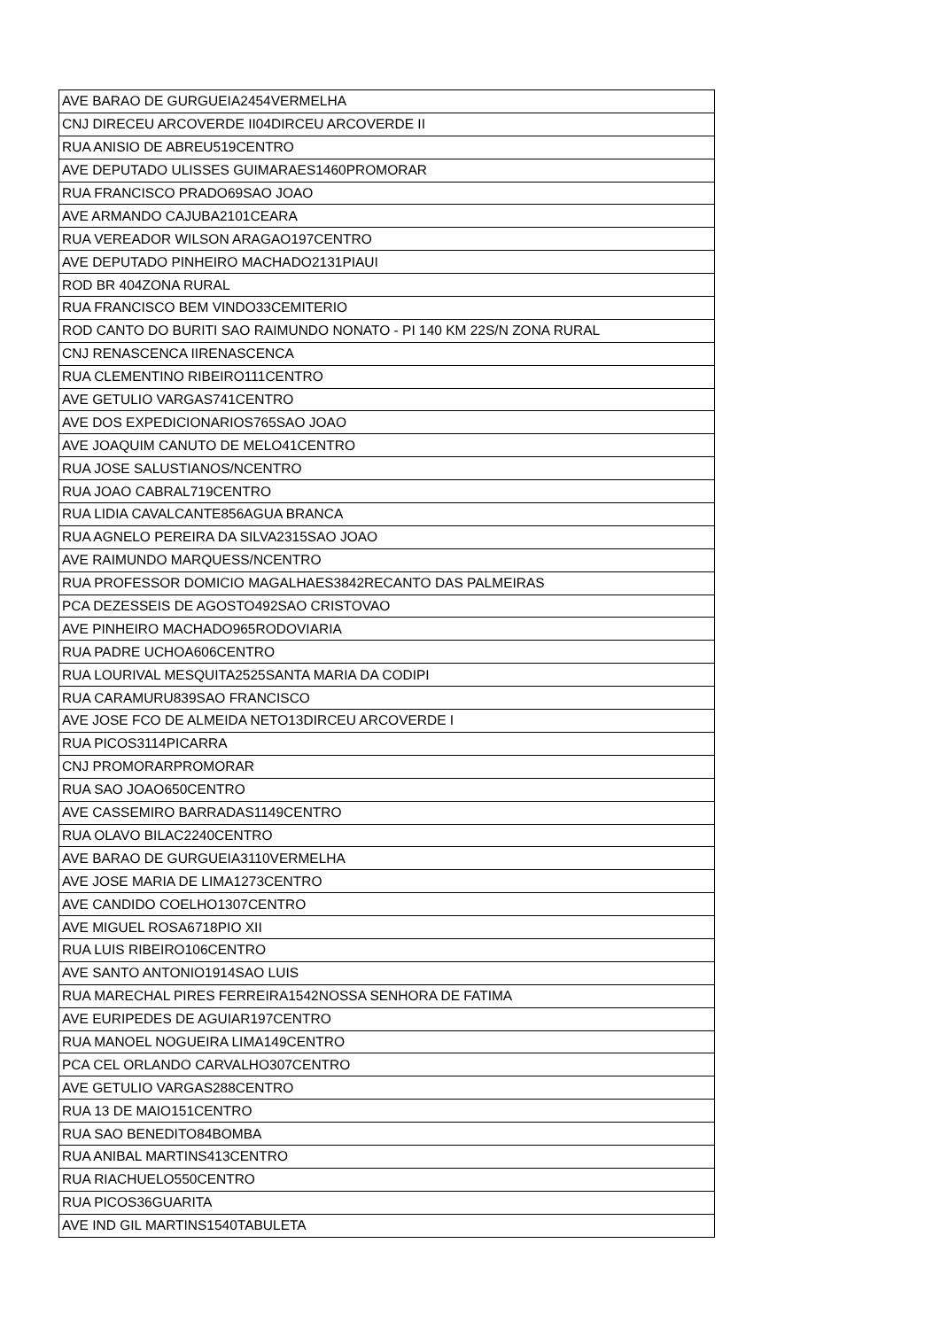| AVE BARAO DE GURGUEIA2454VERMELHA |
| CNJ DIRECEU ARCOVERDE II04DIRCEU ARCOVERDE II |
| RUA ANISIO DE ABREU519CENTRO |
| AVE DEPUTADO ULISSES GUIMARAES1460PROMORAR |
| RUA FRANCISCO PRADO69SAO JOAO |
| AVE ARMANDO CAJUBA2101CEARA |
| RUA VEREADOR WILSON ARAGAO197CENTRO |
| AVE DEPUTADO PINHEIRO MACHADO2131PIAUI |
| ROD BR 404ZONA RURAL |
| RUA FRANCISCO BEM VINDO33CEMITERIO |
| ROD CANTO DO BURITI SAO RAIMUNDO NONATO - PI 140 KM 22S/N ZONA RURAL |
| CNJ RENASCENCA IIRENASCENCA |
| RUA CLEMENTINO RIBEIRO111CENTRO |
| AVE GETULIO VARGAS741CENTRO |
| AVE DOS EXPEDICIONARIOS765SAO JOAO |
| AVE JOAQUIM CANUTO DE MELO41CENTRO |
| RUA JOSE SALUSTIANOS/NCENTRO |
| RUA JOAO CABRAL719CENTRO |
| RUA LIDIA CAVALCANTE856AGUA BRANCA |
| RUA AGNELO PEREIRA DA SILVA2315SAO JOAO |
| AVE RAIMUNDO MARQUESS/NCENTRO |
| RUA PROFESSOR DOMICIO MAGALHAES3842RECANTO DAS PALMEIRAS |
| PCA DEZESSEIS DE AGOSTO492SAO CRISTOVAO |
| AVE PINHEIRO MACHADO965RODOVIARIA |
| RUA PADRE UCHOA606CENTRO |
| RUA LOURIVAL MESQUITA2525SANTA MARIA DA CODIPI |
| RUA CARAMURU839SAO FRANCISCO |
| AVE JOSE FCO DE ALMEIDA NETO13DIRCEU ARCOVERDE I |
| RUA PICOS3114PICARRA |
| CNJ PROMORARPROMORAR |
| RUA SAO JOAO650CENTRO |
| AVE CASSEMIRO BARRADAS1149CENTRO |
| RUA OLAVO BILAC2240CENTRO |
| AVE BARAO DE GURGUEIA3110VERMELHA |
| AVE JOSE MARIA DE LIMA1273CENTRO |
| AVE CANDIDO COELHO1307CENTRO |
| AVE MIGUEL ROSA6718PIO XII |
| RUA LUIS RIBEIRO106CENTRO |
| AVE SANTO ANTONIO1914SAO LUIS |
| RUA MARECHAL PIRES FERREIRA1542NOSSA SENHORA DE FATIMA |
| AVE EURIPEDES DE AGUIAR197CENTRO |
| RUA MANOEL NOGUEIRA LIMA149CENTRO |
| PCA CEL ORLANDO CARVALHO307CENTRO |
| AVE GETULIO VARGAS288CENTRO |
| RUA 13 DE MAIO151CENTRO |
| RUA SAO BENEDITO84BOMBA |
| RUA ANIBAL MARTINS413CENTRO |
| RUA RIACHUELO550CENTRO |
| RUA PICOS36GUARITA |
| AVE IND GIL MARTINS1540TABULETA |